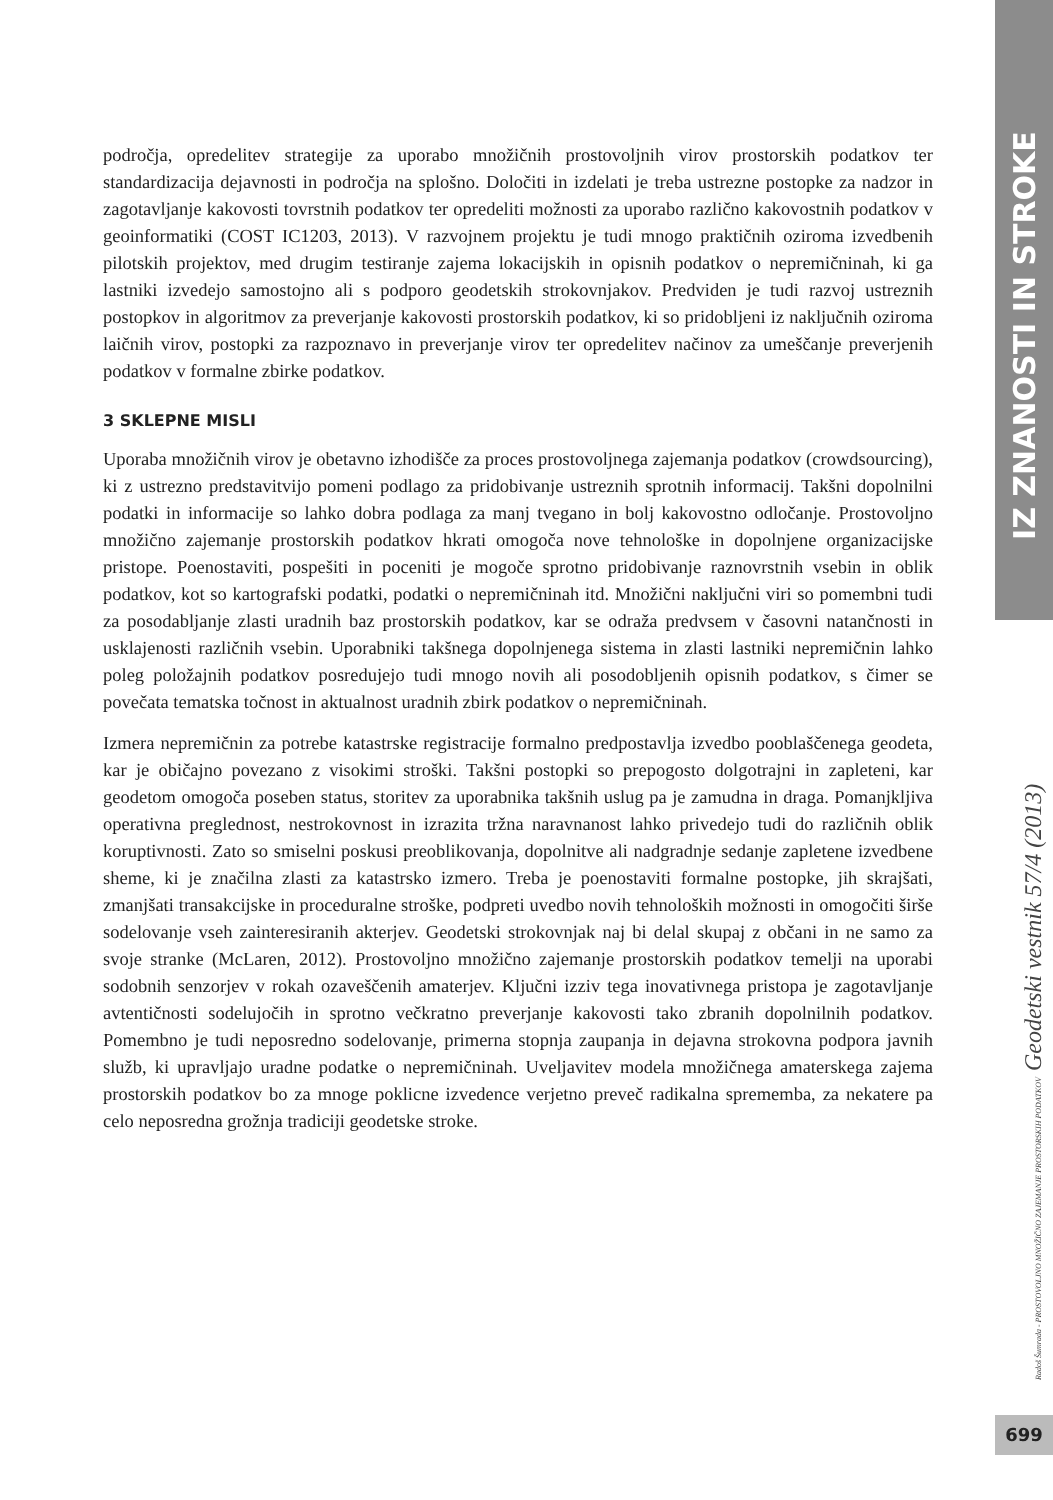področja, opredelitev strategije za uporabo množičnih prostovoljnih virov prostorskih podatkov ter standardizacija dejavnosti in področja na splošno. Določiti in izdelati je treba ustrezne postopke za nadzor in zagotavljanje kakovosti tovrstnih podatkov ter opredeliti možnosti za uporabo različno kakovostnih podatkov v geoinformatiki (COST IC1203, 2013). V razvojnem projektu je tudi mnogo praktičnih oziroma izvedbenih pilotskih projektov, med drugim testiranje zajema lokacijskih in opisnih podatkov o nepremičninah, ki ga lastniki izvedejo samostojno ali s podporo geodetskih strokovnjakov. Predviden je tudi razvoj ustreznih postopkov in algoritmov za preverjanje kakovosti prostorskih podatkov, ki so pridobljeni iz naključnih oziroma laičnih virov, postopki za razpoznavo in preverjanje virov ter opredelitev načinov za umeščanje preverjenih podatkov v formalne zbirke podatkov.
3 SKLEPNE MISLI
Uporaba množičnih virov je obetavno izhodišče za proces prostovoljnega zajemanja podatkov (crowdsourcing), ki z ustrezno predstavitvijo pomeni podlago za pridobivanje ustreznih sprotnih informacij. Takšni dopolnilni podatki in informacije so lahko dobra podlaga za manj tvegano in bolj kakovostno odločanje. Prostovoljno množično zajemanje prostorskih podatkov hkrati omogoča nove tehnološke in dopolnjene organizacijske pristope. Poenostaviti, pospešiti in poceniti je mogoče sprotno pridobivanje raznovrstnih vsebin in oblik podatkov, kot so kartografski podatki, podatki o nepremičninah itd. Množični naključni viri so pomembni tudi za posodabljanje zlasti uradnih baz prostorskih podatkov, kar se odraža predvsem v časovni natančnosti in usklajenosti različnih vsebin. Uporabniki takšnega dopolnjenega sistema in zlasti lastniki nepremičnin lahko poleg položajnih podatkov posredujejo tudi mnogo novih ali posodobljenih opisnih podatkov, s čimer se povečata tematska točnost in aktualnost uradnih zbirk podatkov o nepremičninah.
Izmera nepremičnin za potrebe katastrske registracije formalno predpostavlja izvedbo pooblaščenega geodeta, kar je običajno povezano z visokimi stroški. Takšni postopki so prepogosto dolgotrajni in zapleteni, kar geodetom omogoča poseben status, storitev za uporabnika takšnih uslug pa je zamudna in draga. Pomanjkljiva operativna preglednost, nestrokovnost in izrazita tržna naravnanost lahko privedejo tudi do različnih oblik koruptivnosti. Zato so smiselni poskusi preoblikovanja, dopolnitve ali nadgradnje sedanje zapletene izvedbene sheme, ki je značilna zlasti za katastrsko izmero. Treba je poenostaviti formalne postopke, jih skrajšati, zmanjšati transakcijske in proceduralne stroške, podpreti uvedbo novih tehnoloških možnosti in omogočiti širše sodelovanje vseh zainteresiranih akterjev. Geodetski strokovnjak naj bi delal skupaj z občani in ne samo za svoje stranke (McLaren, 2012). Prostovoljno množično zajemanje prostorskih podatkov temelji na uporabi sodobnih senzorjev v rokah ozaveščenih amaterjev. Ključni izziv tega inovativnega pristopa je zagotavljanje avtentičnosti sodelujočih in sprotno večkratno preverjanje kakovosti tako zbranih dopolnilnih podatkov. Pomembno je tudi neposredno sodelovanje, primerna stopnja zaupanja in dejavna strokovna podpora javnih služb, ki upravljajo uradne podatke o nepremičninah. Uveljavitev modela množičnega amaterskega zajema prostorskih podatkov bo za mnoge poklicne izvedence verjetno preveč radikalna sprememba, za nekatere pa celo neposredna grožnja tradiciji geodetske stroke.
IZ ZNANOSTI IN STROKE
Radoš Šumrada - PROSTOVOLJNO MNOŽIČNO ZAJEMANJE PROSTORSKIH PODATKOV Geodetski vestnik 57/4 (2013)
699